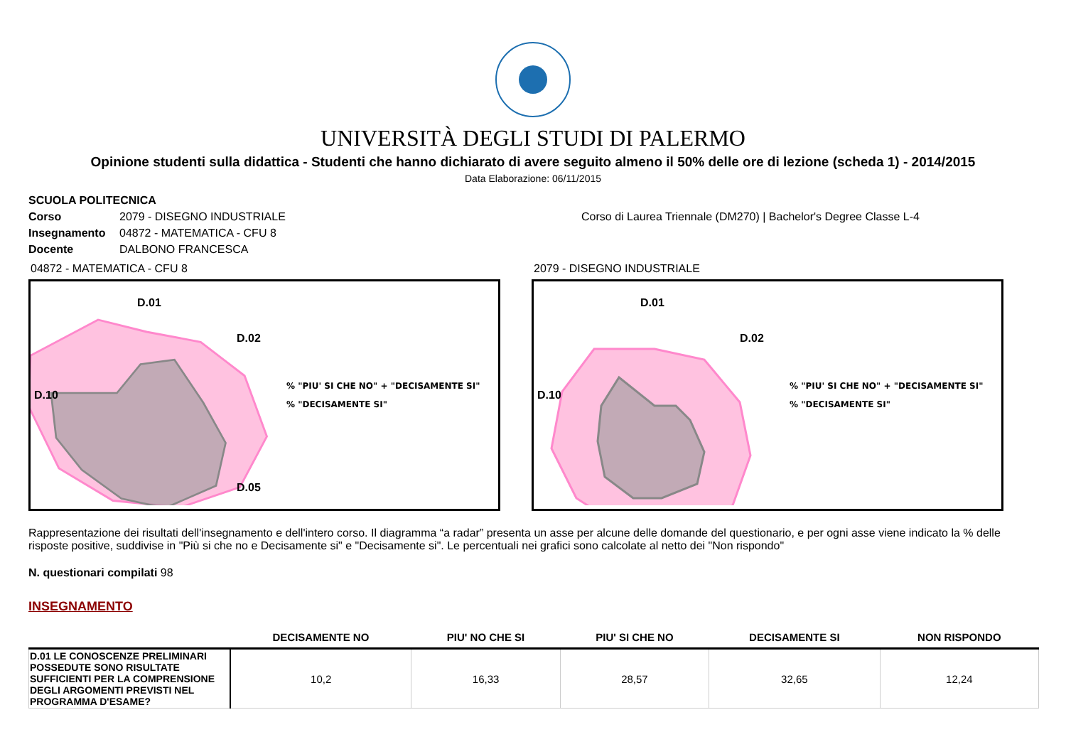UNIVERSITÀ DEGLI STUDI DI PALERMO
Opinione studenti sulla didattica - Studenti che hanno dichiarato di avere seguito almeno il 50% delle ore di lezione (scheda 1) - 2014/2015
Data Elaborazione: 06/11/2015
SCUOLA POLITECNICA
Corso 2079 - DISEGNO INDUSTRIALE Corso di Laurea Triennale (DM270) | Bachelor's Degree Classe L-4
Insegnamento 04872 - MATEMATICA - CFU 8
Docente DALBONO FRANCESCA
04872 - MATEMATICA - CFU 8
D.01
D.02
D.10
D.05
% "PIU' SI CHE NO" + "DECISAMENTE SI"
% "DECISAMENTE SI"
2079 - DISEGNO INDUSTRIALE
D.01
D.02
D.10
% "PIU' SI CHE NO" + "DECISAMENTE SI"
% "DECISAMENTE SI"
Rappresentazione dei risultati dell'insegnamento e dell'intero corso. Il diagramma “a radar” presenta un asse per alcune delle domande del questionario, e per ogni asse viene indicato la % delle risposte positive, suddivise in "Più si che no e Decisamente si" e "Decisamente si". Le percentuali nei grafici sono calcolate al netto dei "Non rispondo"
N. questionari compilati 98
INSEGNAMENTO
| | DECISAMENTE NO | PIU' NO CHE SI | PIU' SI CHE NO | DECISAMENTE SI | NON RISPONDO |
| --- | --- | --- | --- | --- | --- |
| D.01 LE CONOSCENZE PRELIMINARI POSSEDUTE SONO RISULTATE SUFFICIENTI PER LA COMPRENSIONE DEGLI ARGOMENTI PREVISTI NEL PROGRAMMA D'ESAME? | 10,2 | 16,33 | 28,57 | 32,65 | 12,24 |